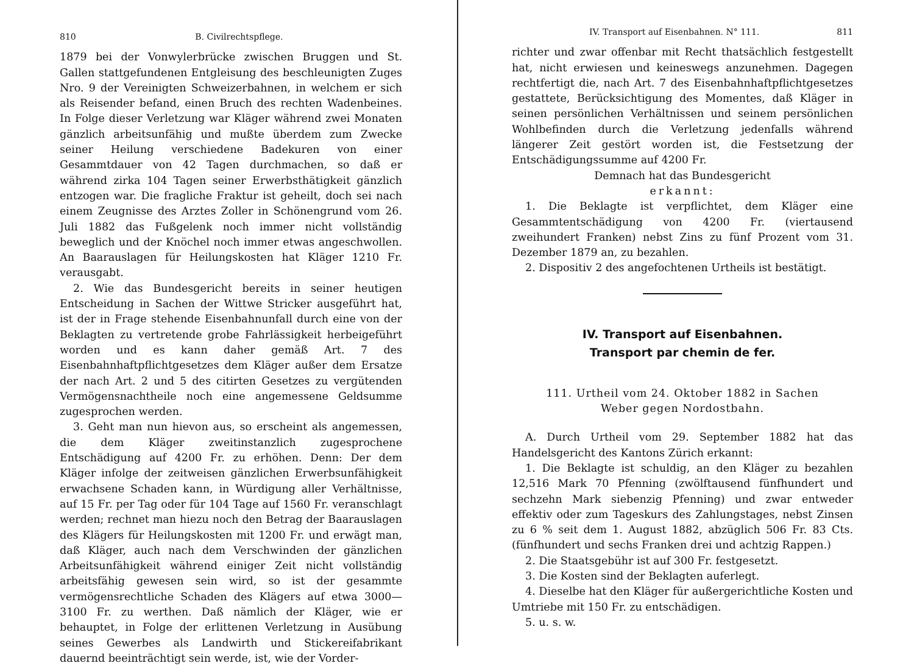810 B. Civilrechtspflege.
1879 bei der Vonwylerbrücke zwischen Bruggen und St. Gallen stattgefundenen Entgleisung des beschleunigten Zuges Nro. 9 der Vereinigten Schweizerbahnen, in welchem er sich als Reisender befand, einen Bruch des rechten Wadenbeines. In Folge dieser Verletzung war Kläger während zwei Monaten gänzlich arbeitsunfähig und mußte überdem zum Zwecke seiner Heilung verschiedene Badekuren von einer Gesammtdauer von 42 Tagen durchmachen, so daß er während zirka 104 Tagen seiner Erwerbsthätigkeit gänzlich entzogen war. Die fragliche Fraktur ist geheilt, doch sei nach einem Zeugnisse des Arztes Zoller in Schönengrund vom 26. Juli 1882 das Fußgelenk noch immer nicht vollständig beweglich und der Knöchel noch immer etwas angeschwollen. An Baarauslagen für Heilungskosten hat Kläger 1210 Fr. verausgabt.
2. Wie das Bundesgericht bereits in seiner heutigen Entscheidung in Sachen der Wittwe Stricker ausgeführt hat, ist der in Frage stehende Eisenbahnunfall durch eine von der Beklagten zu vertretende grobe Fahrlässigkeit herbeigeführt worden und es kann daher gemäß Art. 7 des Eisenbahnhaftpflichtgesetzes dem Kläger außer dem Ersatze der nach Art. 2 und 5 des citirten Gesetzes zu vergütenden Vermögensnachtheile noch eine angemessene Geldsumme zugesprochen werden.
3. Geht man nun hievon aus, so erscheint als angemessen, die dem Kläger zweitinstanzlich zugesprochene Entschädigung auf 4200 Fr. zu erhöhen. Denn: Der dem Kläger infolge der zeitweisen gänzlichen Erwerbsunfähigkeit erwachsene Schaden kann, in Würdigung aller Verhältnisse, auf 15 Fr. per Tag oder für 104 Tage auf 1560 Fr. veranschlagt werden; rechnet man hiezu noch den Betrag der Baarauslagen des Klägers für Heilungskosten mit 1200 Fr. und erwägt man, daß Kläger, auch nach dem Verschwinden der gänzlichen Arbeitsunfähigkeit während einiger Zeit nicht vollständig arbeitsfähig gewesen sein wird, so ist der gesammte vermögensrechtliche Schaden des Klägers auf etwa 3000—3100 Fr. zu werthen. Daß nämlich der Kläger, wie er behauptet, in Folge der erlittenen Verletzung in Ausübung seines Gewerbes als Landwirth und Stickereifabrikant dauernd beeinträchtigt sein werde, ist, wie der Vorder-
IV. Transport auf Eisenbahnen. N° 111. 811
richter und zwar offenbar mit Recht thatsächlich festgestellt hat, nicht erwiesen und keineswegs anzunehmen. Dagegen rechtfertigt die, nach Art. 7 des Eisenbahnhaftpflichtgesetzes gestattete, Berücksichtigung des Momentes, daß Kläger in seinen persönlichen Verhältnissen und seinem persönlichen Wohlbefinden durch die Verletzung jedenfalls während längerer Zeit gestört worden ist, die Festsetzung der Entschädigungssumme auf 4200 Fr.
Demnach hat das Bundesgericht
erkannt:
1. Die Beklagte ist verpflichtet, dem Kläger eine Gesammtentschädigung von 4200 Fr. (viertausend zweihundert Franken) nebst Zins zu fünf Prozent vom 31. Dezember 1879 an, zu bezahlen.
2. Dispositiv 2 des angefochtenen Urtheils ist bestätigt.
IV. Transport auf Eisenbahnen.
Transport par chemin de fer.
111. Urtheil vom 24. Oktober 1882 in Sachen
Weber gegen Nordostbahn.
A. Durch Urtheil vom 29. September 1882 hat das Handelsgericht des Kantons Zürich erkannt:
1. Die Beklagte ist schuldig, an den Kläger zu bezahlen 12,516 Mark 70 Pfenning (zwölftausend fünfhundert und sechzehn Mark siebenzig Pfenning) und zwar entweder effektiv oder zum Tageskurs des Zahlungstages, nebst Zinsen zu 6 % seit dem 1. August 1882, abzüglich 506 Fr. 83 Cts. (fünfhundert und sechs Franken drei und achtzig Rappen.)
2. Die Staatsgebühr ist auf 300 Fr. festgesetzt.
3. Die Kosten sind der Beklagten auferlegt.
4. Dieselbe hat den Kläger für außergerichtliche Kosten und Umtriebe mit 150 Fr. zu entschädigen.
5. u. s. w.